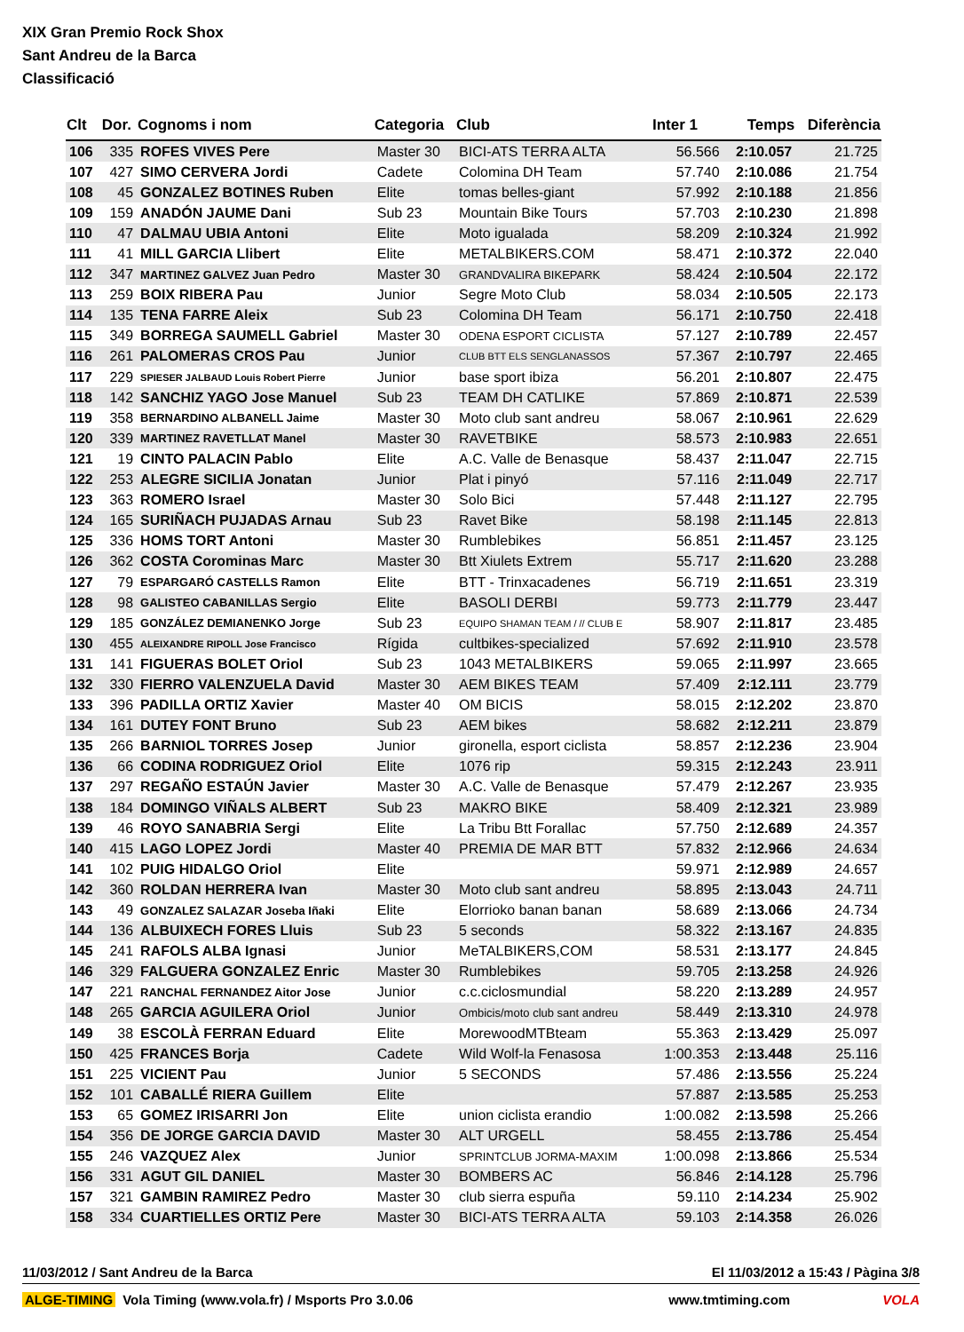XIX Gran Premio Rock Shox
Sant Andreu de la Barca
Classificació
| Clt | Dor. | Cognoms i nom | Categoria | Club | Inter 1 | Temps | Diferència |
| --- | --- | --- | --- | --- | --- | --- | --- |
| 106 | 335 | ROFES VIVES Pere | Master 30 | BICI-ATS TERRA ALTA | 56.566 | 2:10.057 | 21.725 |
| 107 | 427 | SIMO CERVERA Jordi | Cadete | Colomina DH Team | 57.740 | 2:10.086 | 21.754 |
| 108 | 45 | GONZALEZ BOTINES Ruben | Elite | tomas belles-giant | 57.992 | 2:10.188 | 21.856 |
| 109 | 159 | ANADÓN JAUME Dani | Sub 23 | Mountain Bike Tours | 57.703 | 2:10.230 | 21.898 |
| 110 | 47 | DALMAU UBIA Antoni | Elite | Moto igualada | 58.209 | 2:10.324 | 21.992 |
| 111 | 41 | MILL GARCIA Llibert | Elite | METALBIKERS.COM | 58.471 | 2:10.372 | 22.040 |
| 112 | 347 | MARTINEZ GALVEZ Juan Pedro | Master 30 | GRANDVALIRA BIKEPARK | 58.424 | 2:10.504 | 22.172 |
| 113 | 259 | BOIX RIBERA Pau | Junior | Segre Moto Club | 58.034 | 2:10.505 | 22.173 |
| 114 | 135 | TENA FARRE Aleix | Sub 23 | Colomina DH Team | 56.171 | 2:10.750 | 22.418 |
| 115 | 349 | BORREGA SAUMELL Gabriel | Master 30 | ODENA ESPORT CICLISTA | 57.127 | 2:10.789 | 22.457 |
| 116 | 261 | PALOMERAS CROS Pau | Junior | CLUB BTT ELS SENGLANASSOS | 57.367 | 2:10.797 | 22.465 |
| 117 | 229 | SPIESER JALBAUD Louis Robert Pierre | Junior | base sport ibiza | 56.201 | 2:10.807 | 22.475 |
| 118 | 142 | SANCHIZ YAGO Jose Manuel | Sub 23 | TEAM DH CATLIKE | 57.869 | 2:10.871 | 22.539 |
| 119 | 358 | BERNARDINO ALBANELL Jaime | Master 30 | Moto club sant andreu | 58.067 | 2:10.961 | 22.629 |
| 120 | 339 | MARTINEZ RAVETLLAT Manel | Master 30 | RAVETBIKE | 58.573 | 2:10.983 | 22.651 |
| 121 | 19 | CINTO PALACIN Pablo | Elite | A.C. Valle de Benasque | 58.437 | 2:11.047 | 22.715 |
| 122 | 253 | ALEGRE SICILIA Jonatan | Junior | Plat i pinyó | 57.116 | 2:11.049 | 22.717 |
| 123 | 363 | ROMERO Israel | Master 30 | Solo Bici | 57.448 | 2:11.127 | 22.795 |
| 124 | 165 | SURIÑACH PUJADAS Arnau | Sub 23 | Ravet Bike | 58.198 | 2:11.145 | 22.813 |
| 125 | 336 | HOMS TORT Antoni | Master 30 | Rumblebikes | 56.851 | 2:11.457 | 23.125 |
| 126 | 362 | COSTA Corominas Marc | Master 30 | Btt Xiulets Extrem | 55.717 | 2:11.620 | 23.288 |
| 127 | 79 | ESPARGARÓ CASTELLS Ramon | Elite | BTT - Trinxacadenes | 56.719 | 2:11.651 | 23.319 |
| 128 | 98 | GALISTEO CABANILLAS Sergio | Elite | BASOLI DERBI | 59.773 | 2:11.779 | 23.447 |
| 129 | 185 | GONZÁLEZ DEMIANENKO Jorge | Sub 23 | EQUIPO SHAMAN TEAM / // CLUB E | 58.907 | 2:11.817 | 23.485 |
| 130 | 455 | ALEIXANDRE RIPOLL Jose Francisco | Rígida | cultbikes-specialized | 57.692 | 2:11.910 | 23.578 |
| 131 | 141 | FIGUERAS BOLET Oriol | Sub 23 | 1043 METALBIKERS | 59.065 | 2:11.997 | 23.665 |
| 132 | 330 | FIERRO VALENZUELA David | Master 30 | AEM BIKES TEAM | 57.409 | 2:12.111 | 23.779 |
| 133 | 396 | PADILLA ORTIZ Xavier | Master 40 | OM BICIS | 58.015 | 2:12.202 | 23.870 |
| 134 | 161 | DUTEY FONT Bruno | Sub 23 | AEM bikes | 58.682 | 2:12.211 | 23.879 |
| 135 | 266 | BARNIOL TORRES Josep | Junior | gironella, esport ciclista | 58.857 | 2:12.236 | 23.904 |
| 136 | 66 | CODINA RODRIGUEZ Oriol | Elite | 1076 rip | 59.315 | 2:12.243 | 23.911 |
| 137 | 297 | REGAÑO ESTAÚN Javier | Master 30 | A.C. Valle de Benasque | 57.479 | 2:12.267 | 23.935 |
| 138 | 184 | DOMINGO VIÑALS ALBERT | Sub 23 | MAKRO BIKE | 58.409 | 2:12.321 | 23.989 |
| 139 | 46 | ROYO SANABRIA Sergi | Elite | La Tribu Btt Forallac | 57.750 | 2:12.689 | 24.357 |
| 140 | 415 | LAGO LOPEZ Jordi | Master 40 | PREMIA DE MAR BTT | 57.832 | 2:12.966 | 24.634 |
| 141 | 102 | PUIG HIDALGO Oriol | Elite | | 59.971 | 2:12.989 | 24.657 |
| 142 | 360 | ROLDAN HERRERA Ivan | Master 30 | Moto club sant andreu | 58.895 | 2:13.043 | 24.711 |
| 143 | 49 | GONZALEZ SALAZAR Joseba Iñaki | Elite | Elorrioko banan banan | 58.689 | 2:13.066 | 24.734 |
| 144 | 136 | ALBUIXECH FORES Lluis | Sub 23 | 5 seconds | 58.322 | 2:13.167 | 24.835 |
| 145 | 241 | RAFOLS ALBA Ignasi | Junior | MeTALBIKERS,COM | 58.531 | 2:13.177 | 24.845 |
| 146 | 329 | FALGUERA GONZALEZ Enric | Master 30 | Rumblebikes | 59.705 | 2:13.258 | 24.926 |
| 147 | 221 | RANCHAL FERNANDEZ Aitor Jose | Junior | c.c.ciclosmundial | 58.220 | 2:13.289 | 24.957 |
| 148 | 265 | GARCIA AGUILERA Oriol | Junior | Ombicis/moto club sant andreu | 58.449 | 2:13.310 | 24.978 |
| 149 | 38 | ESCOLÀ FERRAN Eduard | Elite | MorewoodMTBteam | 55.363 | 2:13.429 | 25.097 |
| 150 | 425 | FRANCES Borja | Cadete | Wild Wolf-la Fenasosa | 1:00.353 | 2:13.448 | 25.116 |
| 151 | 225 | VICIENT Pau | Junior | 5 SECONDS | 57.486 | 2:13.556 | 25.224 |
| 152 | 101 | CABALLÉ RIERA Guillem | Elite | | 57.887 | 2:13.585 | 25.253 |
| 153 | 65 | GOMEZ IRISARRI Jon | Elite | union ciclista erandio | 1:00.082 | 2:13.598 | 25.266 |
| 154 | 356 | DE JORGE GARCIA DAVID | Master 30 | ALT URGELL | 58.455 | 2:13.786 | 25.454 |
| 155 | 246 | VAZQUEZ Alex | Junior | SPRINTCLUB JORMA-MAXIM | 1:00.098 | 2:13.866 | 25.534 |
| 156 | 331 | AGUT GIL DANIEL | Master 30 | BOMBERS AC | 56.846 | 2:14.128 | 25.796 |
| 157 | 321 | GAMBIN RAMIREZ Pedro | Master 30 | club sierra espuña | 59.110 | 2:14.234 | 25.902 |
| 158 | 334 | CUARTIELLES ORTIZ Pere | Master 30 | BICI-ATS TERRA ALTA | 59.103 | 2:14.358 | 26.026 |
11/03/2012 / Sant Andreu de la Barca El 11/03/2012 a 15:43 / Pàgina 3/8
ALGE-TIMING Vola Timing (www.vola.fr) / Msports Pro 3.0.06 www.tmtiming.com VOLA